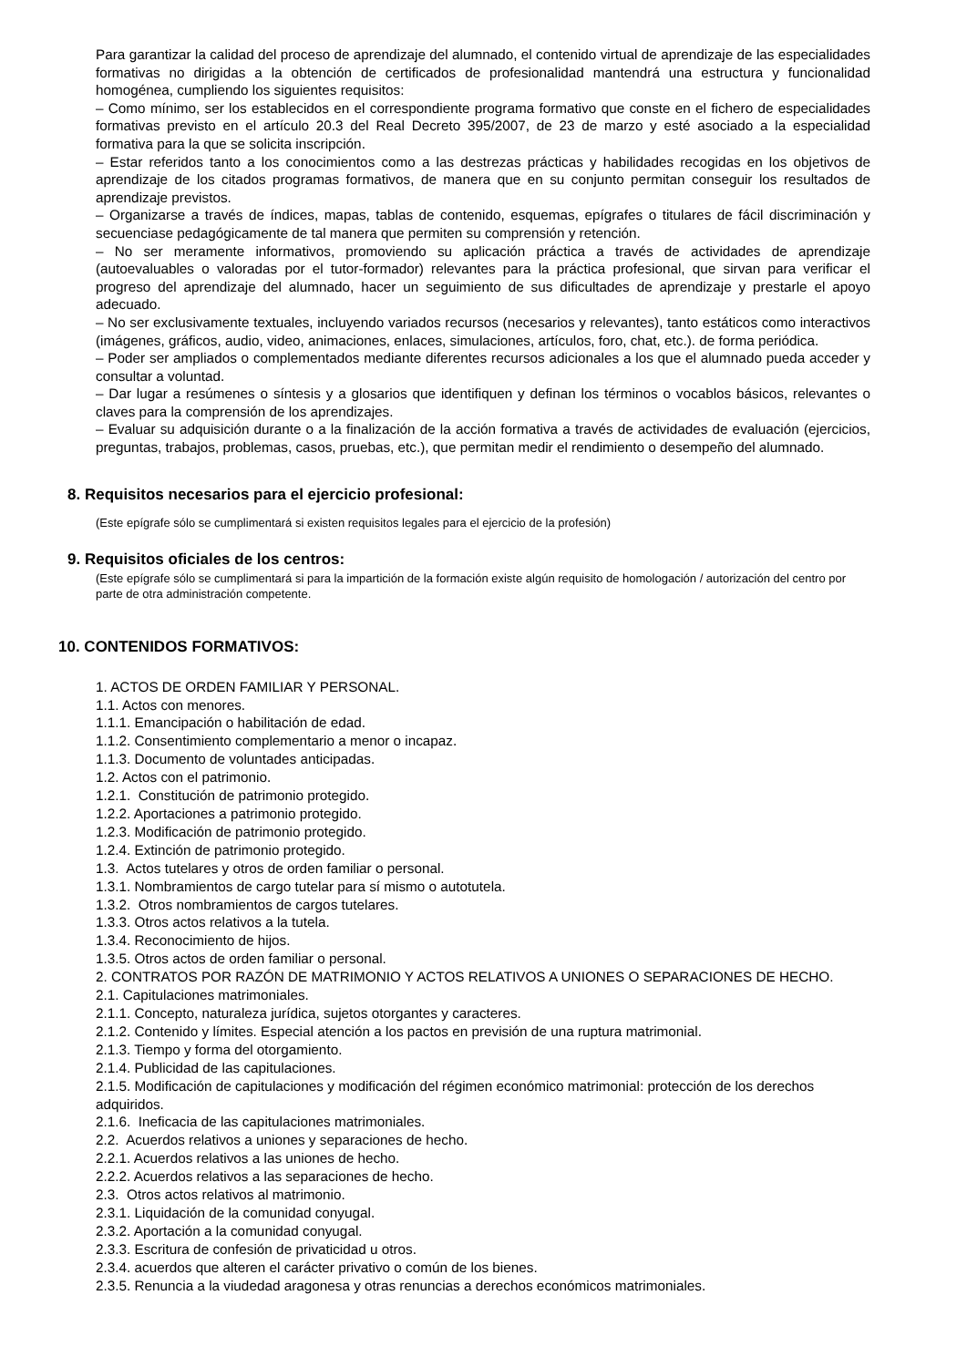Para garantizar la calidad del proceso de aprendizaje del alumnado, el contenido virtual de aprendizaje de las especialidades formativas no dirigidas a la obtención de certificados de profesionalidad mantendrá una estructura y funcionalidad homogénea, cumpliendo los siguientes requisitos:
– Como mínimo, ser los establecidos en el correspondiente programa formativo que conste en el fichero de especialidades formativas previsto en el artículo 20.3 del Real Decreto 395/2007, de 23 de marzo y esté asociado a la especialidad formativa para la que se solicita inscripción.
– Estar referidos tanto a los conocimientos como a las destrezas prácticas y habilidades recogidas en los objetivos de aprendizaje de los citados programas formativos, de manera que en su conjunto permitan conseguir los resultados de aprendizaje previstos.
– Organizarse a través de índices, mapas, tablas de contenido, esquemas, epígrafes o titulares de fácil discriminación y secuenciase pedagógicamente de tal manera que permiten su comprensión y retención.
– No ser meramente informativos, promoviendo su aplicación práctica a través de actividades de aprendizaje (autoevaluables o valoradas por el tutor-formador) relevantes para la práctica profesional, que sirvan para verificar el progreso del aprendizaje del alumnado, hacer un seguimiento de sus dificultades de aprendizaje y prestarle el apoyo adecuado.
– No ser exclusivamente textuales, incluyendo variados recursos (necesarios y relevantes), tanto estáticos como interactivos (imágenes, gráficos, audio, video, animaciones, enlaces, simulaciones, artículos, foro, chat, etc.). de forma periódica.
– Poder ser ampliados o complementados mediante diferentes recursos adicionales a los que el alumnado pueda acceder y consultar a voluntad.
– Dar lugar a resúmenes o síntesis y a glosarios que identifiquen y definan los términos o vocablos básicos, relevantes o claves para la comprensión de los aprendizajes.
– Evaluar su adquisición durante o a la finalización de la acción formativa a través de actividades de evaluación (ejercicios, preguntas, trabajos, problemas, casos, pruebas, etc.), que permitan medir el rendimiento o desempeño del alumnado.
8. Requisitos necesarios para el ejercicio profesional:
(Este epígrafe sólo se cumplimentará si existen requisitos legales para el ejercicio de la profesión)
9. Requisitos oficiales de los centros:
(Este epígrafe sólo se cumplimentará si para la impartición de la formación existe algún requisito de homologación / autorización del centro por parte de otra administración competente.
10. CONTENIDOS FORMATIVOS:
1. ACTOS DE ORDEN FAMILIAR Y PERSONAL.
1.1. Actos con menores.
1.1.1. Emancipación o habilitación de edad.
1.1.2. Consentimiento complementario a menor o incapaz.
1.1.3. Documento de voluntades anticipadas.
1.2. Actos con el patrimonio.
1.2.1. Constitución de patrimonio protegido.
1.2.2. Aportaciones a patrimonio protegido.
1.2.3. Modificación de patrimonio protegido.
1.2.4. Extinción de patrimonio protegido.
1.3. Actos tutelares y otros de orden familiar o personal.
1.3.1. Nombramientos de cargo tutelar para sí mismo o autotutela.
1.3.2. Otros nombramientos de cargos tutelares.
1.3.3. Otros actos relativos a la tutela.
1.3.4. Reconocimiento de hijos.
1.3.5. Otros actos de orden familiar o personal.
2. CONTRATOS POR RAZÓN DE MATRIMONIO Y ACTOS RELATIVOS A UNIONES O SEPARACIONES DE HECHO.
2.1. Capitulaciones matrimoniales.
2.1.1. Concepto, naturaleza jurídica, sujetos otorgantes y caracteres.
2.1.2. Contenido y límites. Especial atención a los pactos en previsión de una ruptura matrimonial.
2.1.3. Tiempo y forma del otorgamiento.
2.1.4. Publicidad de las capitulaciones.
2.1.5. Modificación de capitulaciones y modificación del régimen económico matrimonial: protección de los derechos adquiridos.
2.1.6. Ineficacia de las capitulaciones matrimoniales.
2.2. Acuerdos relativos a uniones y separaciones de hecho.
2.2.1. Acuerdos relativos a las uniones de hecho.
2.2.2. Acuerdos relativos a las separaciones de hecho.
2.3. Otros actos relativos al matrimonio.
2.3.1. Liquidación de la comunidad conyugal.
2.3.2. Aportación a la comunidad conyugal.
2.3.3. Escritura de confesión de privaticidad u otros.
2.3.4. acuerdos que alteren el carácter privativo o común de los bienes.
2.3.5. Renuncia a la viudedad aragonesa y otras renuncias a derechos económicos matrimoniales.